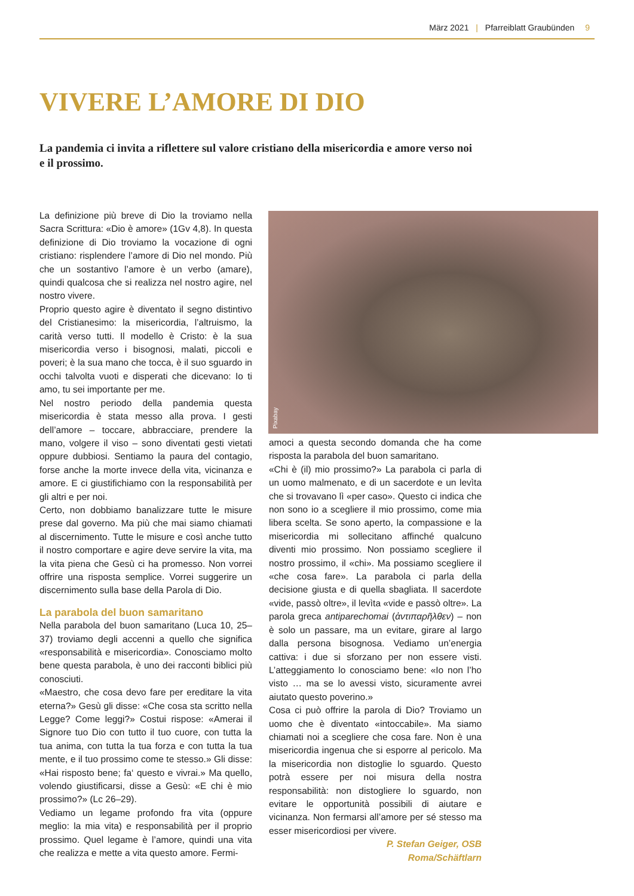März 2021 | Pfarreiblatt Graubünden 9
VIVERE L’AMORE DI DIO
La pandemia ci invita a riflettere sul valore cristiano della misericordia e amore verso noi e il prossimo.
La definizione più breve di Dio la troviamo nella Sacra Scrittura: «Dio è amore» (1Gv 4,8). In questa definizione di Dio troviamo la vocazione di ogni cristiano: risplendere l’amore di Dio nel mondo. Più che un sostantivo l’amore è un verbo (amare), quindi qualcosa che si realizza nel nostro agire, nel nostro vivere.
Proprio questo agire è diventato il segno distintivo del Cristianesimo: la misericordia, l’altruismo, la carità verso tutti. Il modello è Cristo: è la sua misericordia verso i bisognosi, malati, piccoli e poveri; è la sua mano che tocca, è il suo sguardo in occhi talvolta vuoti e disperati che dicevano: Io ti amo, tu sei importante per me.
Nel nostro periodo della pandemia questa misericordia è stata messo alla prova. I gesti dell’amore – toccare, abbracciare, prendere la mano, volgere il viso – sono diventati gesti vietati oppure dubbiosi. Sentiamo la paura del contagio, forse anche la morte invece della vita, vicinanza e amore. E ci giustifichiamo con la responsabilità per gli altri e per noi.
Certo, non dobbiamo banalizzare tutte le misure prese dal governo. Ma più che mai siamo chiamati al discernimento. Tutte le misure e così anche tutto il nostro comportare e agire deve servire la vita, ma la vita piena che Gesù ci ha promesso. Non vorrei offrire una risposta semplice. Vorrei suggerire un discernimento sulla base della Parola di Dio.
La parabola del buon samaritano
Nella parabola del buon samaritano (Luca 10, 25–37) troviamo degli accenni a quello che significa «responsabilità e misericordia». Conosciamo molto bene questa parabola, è uno dei racconti biblici più conosciuti.
«Maestro, che cosa devo fare per ereditare la vita eterna?» Gesù gli disse: «Che cosa sta scritto nella Legge? Come leggi?» Costui rispose: «Amerai il Signore tuo Dio con tutto il tuo cuore, con tutta la tua anima, con tutta la tua forza e con tutta la tua mente, e il tuo prossimo come te stesso.» Gli disse: «Hai risposto bene; fa‘ questo e vivrai.» Ma quello, volendo giustificarsi, disse a Gesù: «E chi è mio prossimo?» (Lc 26–29).
Vediamo un legame profondo fra vita (oppure meglio: la mia vita) e responsabilità per il proprio prossimo. Quel legame è l’amore, quindi una vita che realizza e mette a vita questo amore. Fermi-
Pixabay
amoci a questa secondo domanda che ha come risposta la parabola del buon samaritano.
«Chi è (il) mio prossimo?» La parabola ci parla di un uomo malmenato, e di un sacerdote e un levìta che si trovavano lì «per caso». Questo ci indica che non sono io a scegliere il mio prossimo, come mia libera scelta. Se sono aperto, la compassione e la misericordia mi sollecitano affinché qualcuno diventi mio prossimo. Non possiamo scegliere il nostro prossimo, il «chi». Ma possiamo scegliere il «che cosa fare». La parabola ci parla della decisione giusta e di quella sbagliata. Il sacerdote «vide, passò oltre», il levìta «vide e passò oltre». La parola greca antiparechomai (ἀντιπαρῆλθεν) – non è solo un passare, ma un evitare, girare al largo dalla persona bisognosa. Vediamo un’energia cattiva: i due si sforzano per non essere visti. L’atteggiamento lo conosciamo bene: «Io non l’ho visto … ma se lo avessi visto, sicuramente avrei aiutato questo poverino.»
Cosa ci può offrire la parola di Dio? Troviamo un uomo che è diventato «intoccabile». Ma siamo chiamati noi a scegliere che cosa fare. Non è una misericordia ingenua che si esporre al pericolo. Ma la misericordia non distoglie lo sguardo. Questo potrà essere per noi misura della nostra responsabilità: non distogliere lo sguardo, non evitare le opportunità possibili di aiutare e vicinanza. Non fermarsi all’amore per sé stesso ma esser misericordiosi per vivere.
P. Stefan Geiger, OSB
Roma/Schäftlarn